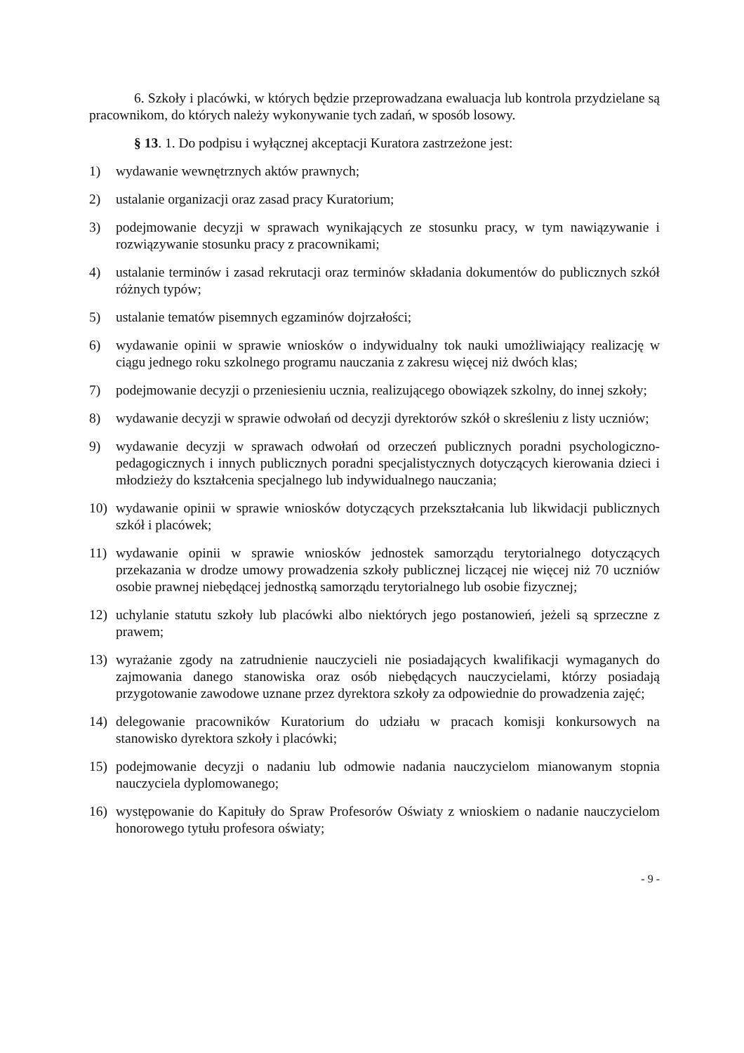6. Szkoły i placówki, w których będzie przeprowadzana ewaluacja lub kontrola przydzielane są pracownikom, do których należy wykonywanie tych zadań, w sposób losowy.
§ 13. 1. Do podpisu i wyłącznej akceptacji Kuratora zastrzeżone jest:
1) wydawanie wewnętrznych aktów prawnych;
2) ustalanie organizacji oraz zasad pracy Kuratorium;
3) podejmowanie decyzji w sprawach wynikających ze stosunku pracy, w tym nawiązywanie i rozwiązywanie stosunku pracy z pracownikami;
4) ustalanie terminów i zasad rekrutacji oraz terminów składania dokumentów do publicznych szkół różnych typów;
5) ustalanie tematów pisemnych egzaminów dojrzałości;
6) wydawanie opinii w sprawie wniosków o indywidualny tok nauki umożliwiający realizację w ciągu jednego roku szkolnego programu nauczania z zakresu więcej niż dwóch klas;
7) podejmowanie decyzji o przeniesieniu ucznia, realizującego obowiązek szkolny, do innej szkoły;
8) wydawanie decyzji w sprawie odwołań od decyzji dyrektorów szkół o skreśleniu z listy uczniów;
9) wydawanie decyzji w sprawach odwołań od orzeczeń publicznych poradni psychologiczno-pedagogicznych i innych publicznych poradni specjalistycznych dotyczących kierowania dzieci i młodzieży do kształcenia specjalnego lub indywidualnego nauczania;
10) wydawanie opinii w sprawie wniosków dotyczących przekształcania lub likwidacji publicznych szkół i placówek;
11) wydawanie opinii w sprawie wniosków jednostek samorządu terytorialnego dotyczących przekazania w drodze umowy prowadzenia szkoły publicznej liczącej nie więcej niż 70 uczniów osobie prawnej niebędącej jednostką samorządu terytorialnego lub osobie fizycznej;
12) uchylanie statutu szkoły lub placówki albo niektórych jego postanowień, jeżeli są sprzeczne z prawem;
13) wyrażanie zgody na zatrudnienie nauczycieli nie posiadających kwalifikacji wymaganych do zajmowania danego stanowiska oraz osób niebędących nauczycielami, którzy posiadają przygotowanie zawodowe uznane przez dyrektora szkoły za odpowiednie do prowadzenia zajęć;
14) delegowanie pracowników Kuratorium do udziału w pracach komisji konkursowych na stanowisko dyrektora szkoły i placówki;
15) podejmowanie decyzji o nadaniu lub odmowie nadania nauczycielom mianowanym stopnia nauczyciela dyplomowanego;
16) występowanie do Kapituły do Spraw Profesorów Oświaty z wnioskiem o nadanie nauczycielom honorowego tytułu profesora oświaty;
- 9 -